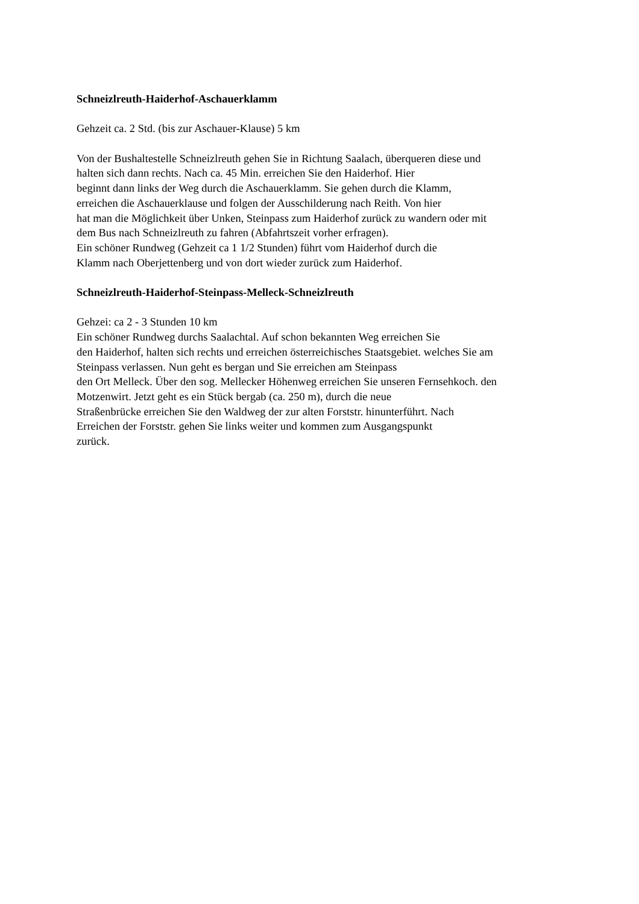Schneizlreuth-Haiderhof-Aschauerklamm
Gehzeit ca. 2 Std. (bis zur Aschauer-Klause) 5 km
Von der Bushaltestelle Schneizlreuth gehen Sie in Richtung Saalach, überqueren diese und
halten sich dann rechts. Nach ca. 45 Min. erreichen Sie den Haiderhof. Hier
beginnt dann links der Weg durch die Aschauerklamm. Sie gehen durch die Klamm,
erreichen die Aschauerklause und folgen der Ausschilderung nach Reith. Von hier
hat man die Möglichkeit über Unken, Steinpass zum Haiderhof zurück zu wandern oder mit
dem Bus nach Schneizlreuth zu fahren (Abfahrtszeit vorher erfragen).
Ein schöner Rundweg (Gehzeit ca 1 1/2 Stunden) führt vom Haiderhof durch die
Klamm nach Oberjettenberg und von dort wieder zurück zum Haiderhof.
Schneizlreuth-Haiderhof-Steinpass-Melleck-Schneizlreuth
Gehzei: ca 2 - 3 Stunden 10 km
Ein schöner Rundweg durchs Saalachtal. Auf schon bekannten Weg erreichen Sie
den Haiderhof, halten sich rechts und erreichen österreichisches Staatsgebiet. welches Sie am
Steinpass verlassen. Nun geht es bergan und Sie erreichen am Steinpass
den Ort Melleck. Über den sog. Mellecker Höhenweg erreichen Sie unseren Fernsehkoch. den
Motzenwirt. Jetzt geht es ein Stück bergab (ca. 250 m), durch die neue
Straßenbrücke erreichen Sie den Waldweg der zur alten Forststr. hinunterführt. Nach
Erreichen der Forststr. gehen Sie links weiter und kommen zum Ausgangspunkt
zurück.